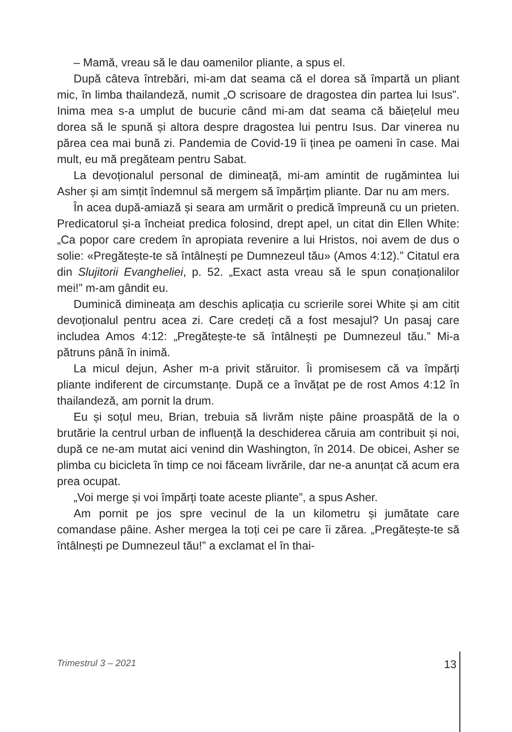– Mamă, vreau să le dau oamenilor pliante, a spus el.
După câteva întrebări, mi-am dat seama că el dorea să împartă un pliant mic, în limba thailandeză, numit „O scrisoare de dragostea din partea lui Isus”. Inima mea s-a umplut de bucurie când mi-am dat seama că băiețelul meu dorea să le spună și altora despre dragostea lui pentru Isus. Dar vinerea nu părea cea mai bună zi. Pandemia de Covid-19 îi ținea pe oameni în case. Mai mult, eu mă pregăteam pentru Sabat.
La devoționalul personal de dimineață, mi-am amintit de rugămintea lui Asher și am simțit îndemnul să mergem să împărțim pliante. Dar nu am mers.
În acea după-amiază și seara am urmărit o predică împreună cu un prieten. Predicatorul și-a încheiat predica folosind, drept apel, un citat din Ellen White: „Ca popor care credem în apropiata revenire a lui Hristos, noi avem de dus o solie: «Pregătește-te să întâlnești pe Dumnezeul tău» (Amos 4:12).” Citatul era din Slujitorii Evangheliei, p. 52. „Exact asta vreau să le spun conaționalilor mei!” m-am gândit eu.
Duminică dimineața am deschis aplicația cu scrierile sorei White și am citit devoționalul pentru acea zi. Care credeți că a fost mesajul? Un pasaj care includea Amos 4:12: „Pregătește-te să întâlnești pe Dumnezeul tău.” Mi-a pătruns până în inimă.
La micul dejun, Asher m-a privit stăruitor. Îi promisesem că va împărți pliante indiferent de circumstanțe. După ce a învățat pe de rost Amos 4:12 în thailandeză, am pornit la drum.
Eu și soțul meu, Brian, trebuia să livrăm niște pâine proaspătă de la o brutărie la centrul urban de influență la deschiderea căruia am contribuit și noi, după ce ne-am mutat aici venind din Washington, în 2014. De obicei, Asher se plimba cu bicicleta în timp ce noi făceam livrările, dar ne-a anunțat că acum era prea ocupat.
„Voi merge și voi împărți toate aceste pliante”, a spus Asher.
Am pornit pe jos spre vecinul de la un kilometru și jumătate care comandase pâine. Asher mergea la toți cei pe care îi zărea. „Pregătește-te să întâlnești pe Dumnezeul tău!” a exclamat el în thai-
Trimestrul 3 – 2021 13